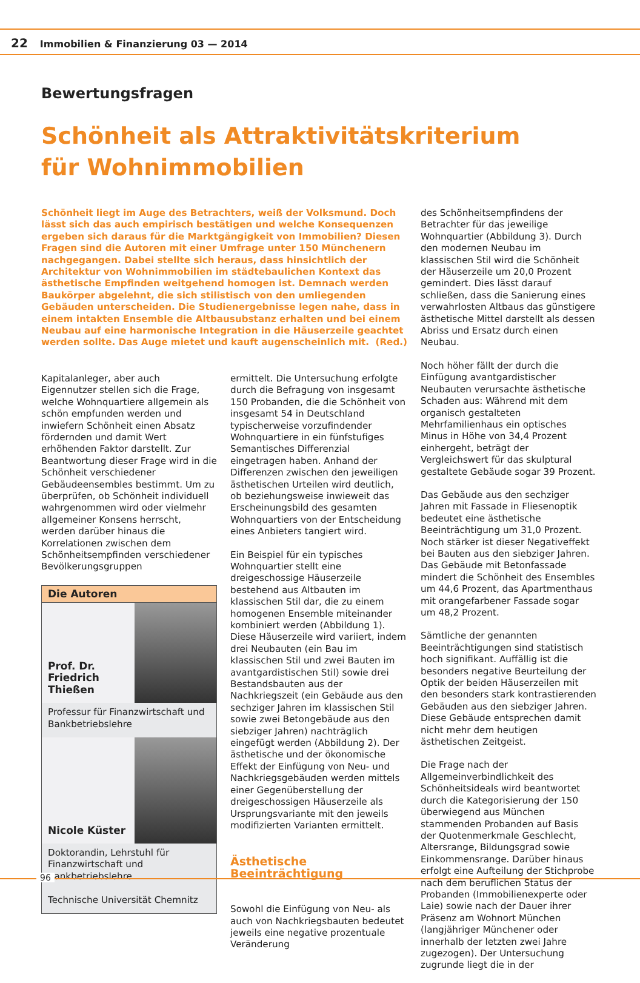22 Immobilien & Finanzierung 03 — 2014
Bewertungsfragen
Schönheit als Attraktivitätskriterium
für Wohnimmobilien
Schönheit liegt im Auge des Betrachters, weiß der Volksmund. Doch lässt sich das auch empirisch bestätigen und welche Konsequenzen ergeben sich daraus für die Marktgängigkeit von Immobilien? Diesen Fragen sind die Autoren mit einer Umfrage unter 150 Münchenern nachgegangen. Dabei stellte sich heraus, dass hinsichtlich der Architektur von Wohnimmobilien im städtebaulichen Kontext das ästhetische Empfinden weitgehend homogen ist. Demnach werden Baukörper abgelehnt, die sich stilistisch von den umliegenden Gebäuden unterscheiden. Die Studienergebnisse legen nahe, dass in einem intakten Ensemble die Altbausubstanz erhalten und bei einem Neubau auf eine harmonische Integration in die Häuserzeile geachtet werden sollte. Das Auge mietet und kauft augenscheinlich mit. (Red.)
Kapitalanleger, aber auch Eigennutzer stellen sich die Frage, welche Wohnquartiere allgemein als schön empfunden werden und inwiefern Schönheit einen Absatz fördernden und damit Wert erhöhenden Faktor darstellt. Zur Beantwortung dieser Frage wird in die Schönheit verschiedener Gebäudeensembles bestimmt. Um zu überprüfen, ob Schönheit individuell wahrgenommen wird oder vielmehr allgemeiner Konsens herrscht, werden darüber hinaus die Korrelationen zwischen dem Schönheitsempfinden verschiedener Bevölkerungsgruppen
Die Autoren
Prof. Dr.
Friedrich
Thießen
Professur für Finanzwirtschaft und Bankbetriebslehre
Nicole Küster
Doktorandin, Lehrstuhl für Finanzwirtschaft und Bankbetriebslehre
Technische Universität Chemnitz
ermittelt. Die Untersuchung erfolgte durch die Befragung von insgesamt 150 Probanden, die die Schönheit von insgesamt 54 in Deutschland typischerweise vorzufindender Wohnquartiere in ein fünfstufiges Semantisches Differenzial eingetragen haben. Anhand der Differenzen zwischen den jeweiligen ästhetischen Urteilen wird deutlich, ob beziehungsweise inwieweit das Erscheinungsbild des gesamten Wohnquartiers von der Entscheidung eines Anbieters tangiert wird.
Ein Beispiel für ein typisches Wohnquartier stellt eine dreigeschossige Häuserzeile bestehend aus Altbauten im klassischen Stil dar, die zu einem homogenen Ensemble miteinander kombiniert werden (Abbildung 1). Diese Häuserzeile wird variiert, indem drei Neubauten (ein Bau im klassischen Stil und zwei Bauten im avantgardistischen Stil) sowie drei Bestandsbauten aus der Nachkriegszeit (ein Gebäude aus den sechziger Jahren im klassischen Stil sowie zwei Betongebäude aus den siebziger Jahren) nachträglich eingefügt werden (Abbildung 2). Der ästhetische und der ökonomische Effekt der Einfügung von Neu- und Nachkriegsgebäuden werden mittels einer Gegenüberstellung der dreigeschossigen Häuserzeile als Ursprungsvariante mit den jeweils modifizierten Varianten ermittelt.
Ästhetische Beeinträchtigung
Sowohl die Einfügung von Neu- als auch von Nachkriegsbauten bedeutet jeweils eine negative prozentuale Veränderung
des Schönheitsempfindens der Betrachter für das jeweilige Wohnquartier (Abbildung 3). Durch den modernen Neubau im klassischen Stil wird die Schönheit der Häuserzeile um 20,0 Prozent gemindert. Dies lässt darauf schließen, dass die Sanierung eines verwahrlosten Altbaus das günstigere ästhetische Mittel darstellt als dessen Abriss und Ersatz durch einen Neubau.
Noch höher fällt der durch die Einfügung avantgardistischer Neubauten verursachte ästhetische Schaden aus: Während mit dem organisch gestalteten Mehrfamilienhaus ein optisches Minus in Höhe von 34,4 Prozent einhergeht, beträgt der Vergleichswert für das skulptural gestaltete Gebäude sogar 39 Prozent.
Das Gebäude aus den sechziger Jahren mit Fassade in Fliesenoptik bedeutet eine ästhetische Beeinträchtigung um 31,0 Prozent. Noch stärker ist dieser Negativeffekt bei Bauten aus den siebziger Jahren. Das Gebäude mit Betonfassade mindert die Schönheit des Ensembles um 44,6 Prozent, das Apartmenthaus mit orangefarbener Fassade sogar um 48,2 Prozent.
Sämtliche der genannten Beeinträchtigungen sind statistisch hoch signifikant. Auffällig ist die besonders negative Beurteilung der Optik der beiden Häuserzeilen mit den besonders stark kontrastierenden Gebäuden aus den siebziger Jahren. Diese Gebäude entsprechen damit nicht mehr dem heutigen ästhetischen Zeitgeist.
Die Frage nach der Allgemeinverbindlichkeit des Schönheitsideals wird beantwortet durch die Kategorisierung der 150 überwiegend aus München stammenden Probanden auf Basis der Quotenmerkmale Geschlecht, Altersrange, Bildungsgrad sowie Einkommensrange. Darüber hinaus erfolgt eine Aufteilung der Stichprobe nach dem beruflichen Status der Probanden (Immobilienexperte oder Laie) sowie nach der Dauer ihrer Präsenz am Wohnort München (langjähriger Münchener oder innerhalb der letzten zwei Jahre zugezogen). Der Untersuchung zugrunde liegt die in der
96